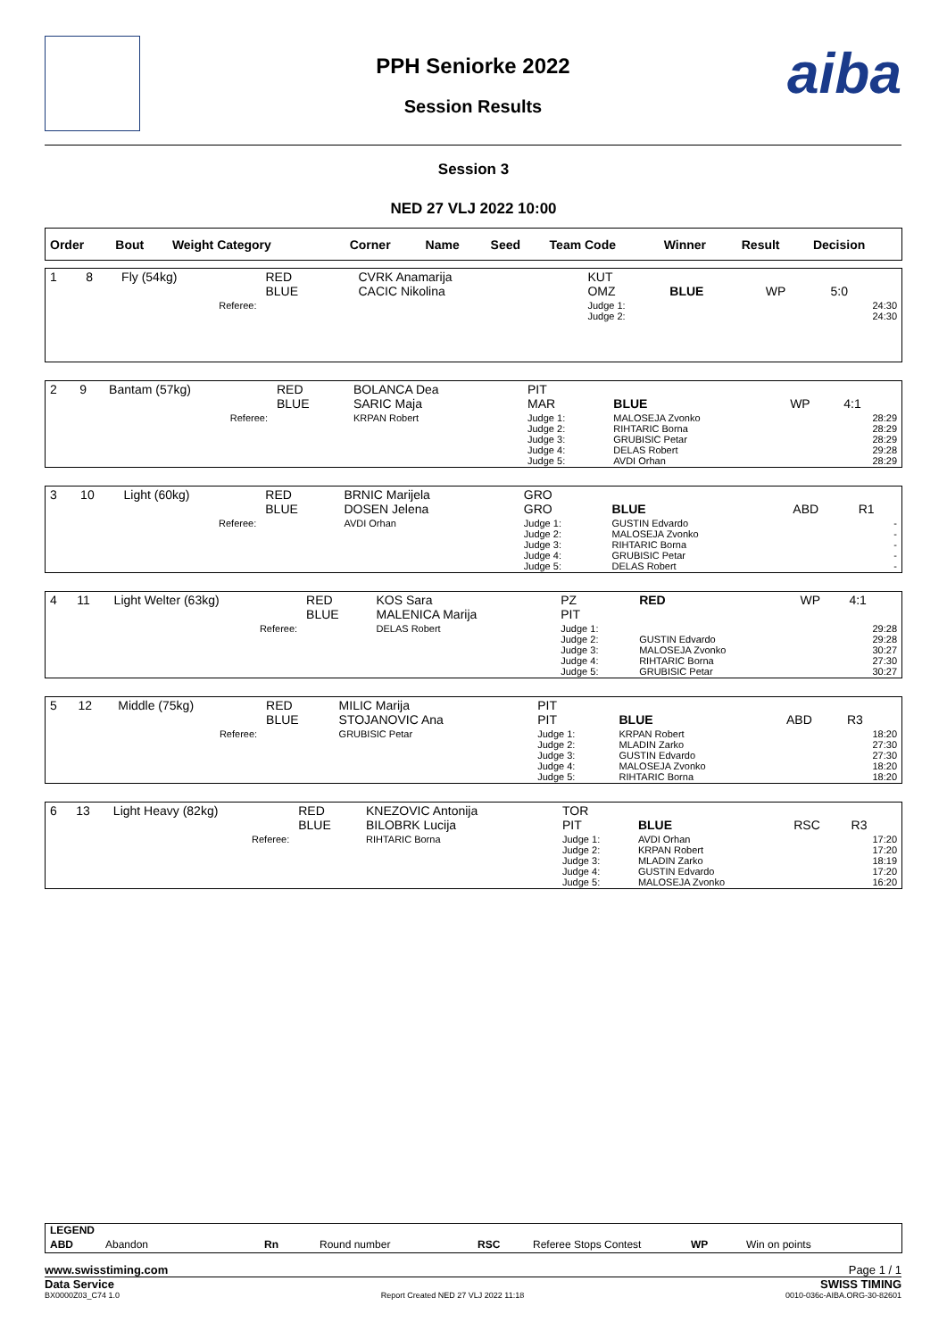aiba
PPH Seniorke 2022
Session Results
Session 3
NED 27 VLJ 2022 10:00
| Order | Bout | Weight Category | | Corner | Name | Seed | Team Code | Winner | Result | Decision |
| --- | --- | --- | --- | --- | --- | --- | --- | --- | --- | --- |
| 1 | 8 | Fly (54kg) | RED BLUE | CVRK Anamarija CACIC Nikolina | KUT OMZ | BLUE | WP | 5:0 |
| Referee: | | | | | Judge 1: Judge 2: | | | 24:30 24:30 |
| 2 | 9 | Bantam (57kg) | RED BLUE | BOLANCA Dea SARIC Maja | PIT MAR | BLUE | WP | 4:1 |
| Referee: | | | | KRPAN Robert | Judge 1: Judge 2: Judge 3: Judge 4: Judge 5: | MALOSEJA Zvonko RIHTARIC Borna GRUBISIC Petar DELAS Robert AVDI Orhan | | 28:29 28:29 28:29 29:28 28:29 |
| 3 | 10 | Light (60kg) | RED BLUE | BRNIC Marijela DOSEN Jelena | GRO GRO | BLUE | ABD | R1 |
| Referee: | | | | AVDI Orhan | Judge 1: Judge 2: Judge 3: Judge 4: Judge 5: | GUSTIN Edvardo MALOSEJA Zvonko RIHTARIC Borna GRUBISIC Petar DELAS Robert | | - - - - - |
| 4 | 11 | Light Welter (63kg) | RED BLUE | KOS Sara MALENICA Marija | PZ PIT | RED | WP | 4:1 |
| Referee: | | | | DELAS Robert | Judge 1: Judge 2: Judge 3: Judge 4: Judge 5: | GUSTIN Edvardo MALOSEJA Zvonko RIHTARIC Borna GRUBISIC Petar | | 29:28 29:28 30:27 27:30 30:27 |
| 5 | 12 | Middle (75kg) | RED BLUE | MILIC Marija STOJANOVIC Ana | PIT PIT | BLUE | ABD | R3 |
| Referee: | | | | GRUBISIC Petar | Judge 1: Judge 2: Judge 3: Judge 4: Judge 5: | KRPAN Robert MLADIN Zarko GUSTIN Edvardo MALOSEJA Zvonko RIHTARIC Borna | | 18:20 27:30 27:30 18:20 18:20 |
| 6 | 13 | Light Heavy (82kg) | RED BLUE | KNEZOVIC Antonija BILOBRK Lucija | TOR PIT | BLUE | RSC | R3 |
| Referee: | | | | RIHTARIC Borna | Judge 1: Judge 2: Judge 3: Judge 4: Judge 5: | AVDI Orhan KRPAN Robert MLADIN Zarko GUSTIN Edvardo MALOSEJA Zvonko | | 17:20 17:20 18:19 17:20 16:20 |
LEGEND
ABD Abandon Rn Round number RSC Referee Stops Contest WP Win on points
www.swisstiming.com Page 1 / 1
Data Service SWISS TIMING
BX0000Z03_C74 1.0 Report Created NED 27 VLJ 2022 11:18 0010-036c-AIBA.ORG-30-82601